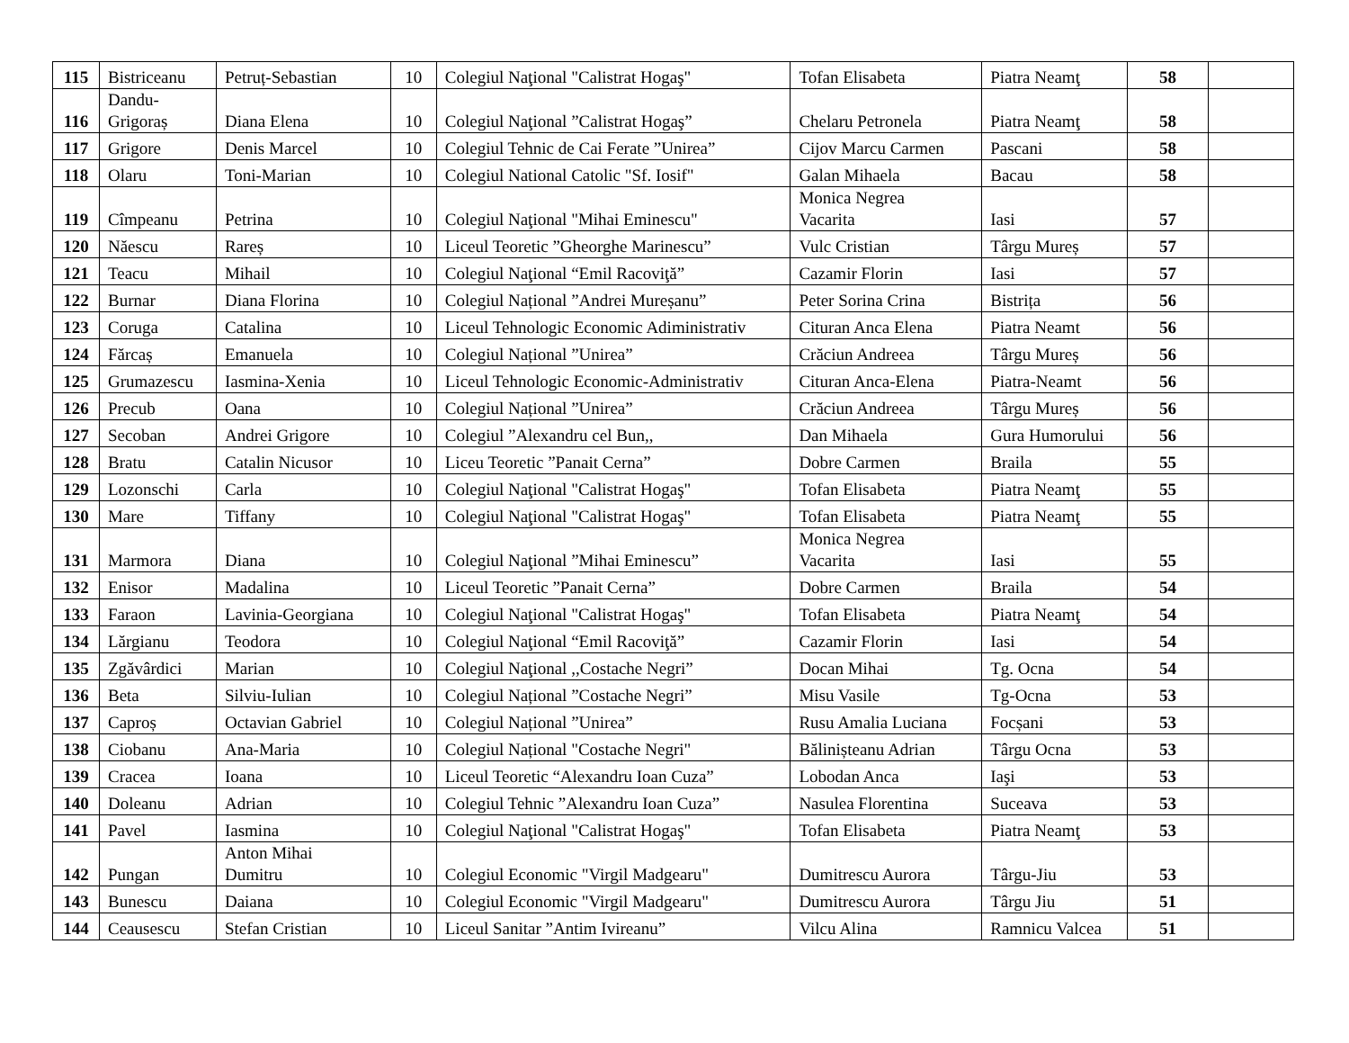| 115 | Bistriceanu | Petruț-Sebastian | 10 | Colegiul Naţional "Calistrat Hogaş" | Tofan Elisabeta | Piatra Neamţ | 58 | |
| 116 | Dandu- Grigoraș | Diana Elena | 10 | Colegiul Naţional ”Calistrat Hogaş” | Chelaru Petronela | Piatra Neamţ | 58 | |
| 117 | Grigore | Denis Marcel | 10 | Colegiul Tehnic de Cai Ferate ”Unirea” | Cijov Marcu Carmen | Pascani | 58 | |
| 118 | Olaru | Toni-Marian | 10 | Colegiul National Catolic "Sf. Iosif" | Galan Mihaela | Bacau | 58 | |
| 119 | Cîmpeanu | Petrina | 10 | Colegiul Naţional "Mihai Eminescu" | Monica Negrea Vacarita | Iasi | 57 | |
| 120 | Năescu | Rareș | 10 | Liceul Teoretic ”Gheorghe Marinescu” | Vulc Cristian | Târgu Mureș | 57 | |
| 121 | Teacu | Mihail | 10 | Colegiul Naţional “Emil Racoviţă” | Cazamir Florin | Iasi | 57 | |
| 122 | Burnar | Diana Florina | 10 | Colegiul Național ”Andrei Mureșanu” | Peter Sorina Crina | Bistrița | 56 | |
| 123 | Coruga | Catalina | 10 | Liceul Tehnologic Economic Adiministrativ | Cituran Anca Elena | Piatra Neamt | 56 | |
| 124 | Fărcaș | Emanuela | 10 | Colegiul Național ”Unirea” | Crăciun Andreea | Târgu Mureș | 56 | |
| 125 | Grumazescu | Iasmina-Xenia | 10 | Liceul Tehnologic Economic-Administrativ | Cituran Anca-Elena | Piatra-Neamt | 56 | |
| 126 | Precub | Oana | 10 | Colegiul Național ”Unirea” | Crăciun Andreea | Târgu Mureș | 56 | |
| 127 | Secoban | Andrei Grigore | 10 | Colegiul ”Alexandru cel Bun,, | Dan Mihaela | Gura Humorului | 56 | |
| 128 | Bratu | Catalin Nicusor | 10 | Liceu Teoretic ”Panait Cerna” | Dobre Carmen | Braila | 55 | |
| 129 | Lozonschi | Carla | 10 | Colegiul Naţional "Calistrat Hogaş" | Tofan Elisabeta | Piatra Neamţ | 55 | |
| 130 | Mare | Tiffany | 10 | Colegiul Naţional "Calistrat Hogaş" | Tofan Elisabeta | Piatra Neamţ | 55 | |
| 131 | Marmora | Diana | 10 | Colegiul Naţional ”Mihai Eminescu” | Monica Negrea Vacarita | Iasi | 55 | |
| 132 | Enisor | Madalina | 10 | Liceul Teoretic ”Panait Cerna” | Dobre Carmen | Braila | 54 | |
| 133 | Faraon | Lavinia-Georgiana | 10 | Colegiul Naţional "Calistrat Hogaş" | Tofan Elisabeta | Piatra Neamţ | 54 | |
| 134 | Lărgianu | Teodora | 10 | Colegiul Naţional “Emil Racoviţă” | Cazamir Florin | Iasi | 54 | |
| 135 | Zgăvârdici | Marian | 10 | Colegiul Naţional ,,Costache Negri” | Docan Mihai | Tg. Ocna | 54 | |
| 136 | Beta | Silviu-Iulian | 10 | Colegiul Național ”Costache Negri” | Misu Vasile | Tg-Ocna | 53 | |
| 137 | Caproș | Octavian Gabriel | 10 | Colegiul Național ”Unirea” | Rusu Amalia Luciana | Focșani | 53 | |
| 138 | Ciobanu | Ana-Maria | 10 | Colegiul Național "Costache Negri" | Bălinișteanu Adrian | Târgu Ocna | 53 | |
| 139 | Cracea | Ioana | 10 | Liceul Teoretic “Alexandru Ioan Cuza” | Lobodan Anca | Iaşi | 53 | |
| 140 | Doleanu | Adrian | 10 | Colegiul Tehnic ”Alexandru Ioan Cuza” | Nasulea Florentina | Suceava | 53 | |
| 141 | Pavel | Iasmina | 10 | Colegiul Naţional "Calistrat Hogaş" | Tofan Elisabeta | Piatra Neamţ | 53 | |
| 142 | Pungan | Anton Mihai Dumitru | 10 | Colegiul Economic "Virgil Madgearu" | Dumitrescu Aurora | Târgu-Jiu | 53 | |
| 143 | Bunescu | Daiana | 10 | Colegiul Economic "Virgil Madgearu" | Dumitrescu Aurora | Târgu Jiu | 51 | |
| 144 | Ceausescu | Stefan Cristian | 10 | Liceul Sanitar ”Antim Ivireanu” | Vilcu Alina | Ramnicu Valcea | 51 | |